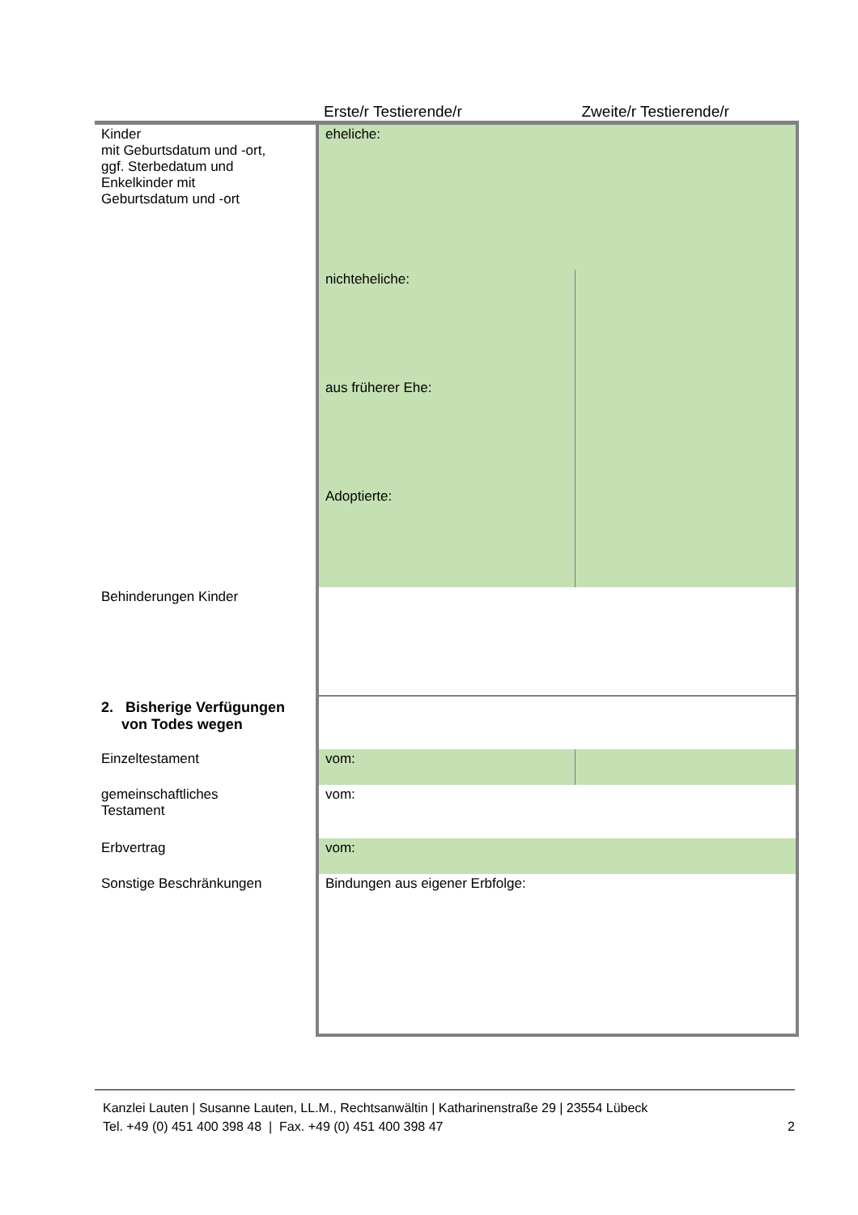| | Erste/r Testierende/r | Zweite/r Testierende/r |
| --- | --- | --- |
| Kinder mit Geburtsdatum und -ort, ggf. Sterbedatum und Enkelkinder mit Geburtsdatum und -ort | eheliche: | |
| | nichteheliche: | |
| | aus früherer Ehe: | |
| | Adoptierte: | |
| Behinderungen Kinder | | |
| 2. Bisherige Verfügungen von Todes wegen | | |
| Einzeltestament | vom: | |
| gemeinschaftliches Testament | vom: | |
| Erbvertrag | vom: | |
| Sonstige Beschränkungen | Bindungen aus eigener Erbfolge: | |
Kanzlei Lauten | Susanne Lauten, LL.M., Rechtsanwältin | Katharinenstraße 29 | 23554 Lübeck
Tel. +49 (0) 451 400 398 48 | Fax. +49 (0) 451 400 398 47 2